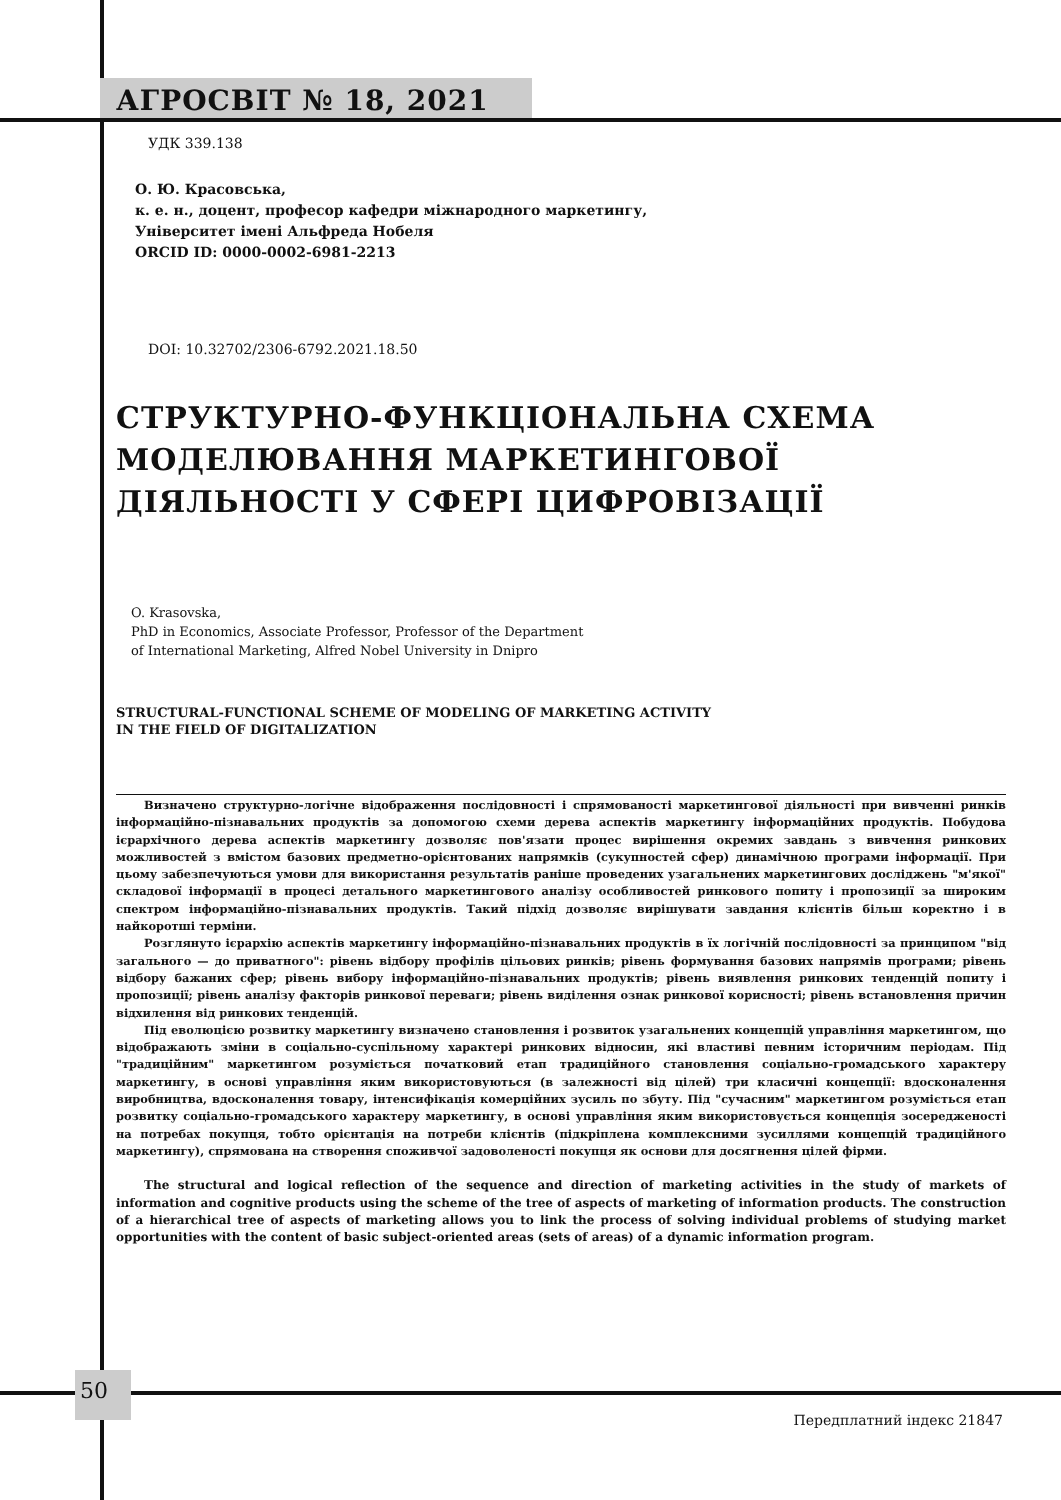АГРОСВІТ № 18, 2021
УДК 339.138
О. Ю. Красовська,
к. е. н., доцент, професор кафедри міжнародного маркетингу,
Університет імені Альфреда Нобеля
ORCID ID: 0000-0002-6981-2213
DOI: 10.32702/2306-6792.2021.18.50
СТРУКТУРНО-ФУНКЦІОНАЛЬНА СХЕМА МОДЕЛЮВАННЯ МАРКЕТИНГОВОЇ ДІЯЛЬНОСТІ У СФЕРІ ЦИФРОВІЗАЦІЇ
O. Krasovska,
PhD in Economics, Associate Professor, Professor of the Department
of International Marketing, Alfred Nobel University in Dnipro
STRUCTURAL-FUNCTIONAL SCHEME OF MODELING OF MARKETING ACTIVITY
IN THE FIELD OF DIGITALIZATION
Визначено структурно-логічне відображення послідовності і спрямованості маркетингової діяльності при вивченні ринків інформаційно-пізнавальних продуктів за допомогою схеми дерева аспектів маркетингу інформаційних продуктів. Побудова ієрархічного дерева аспектів маркетингу дозволяє пов'язати процес вирішення окремих завдань з вивчення ринкових можливостей з вмістом базових предметно-орієнтованих напрямків (сукупностей сфер) динамічною програми інформації. При цьому забезпечуються умови для використання результатів раніше проведених узагальнених маркетингових досліджень "м'якої" складової інформації в процесі детального маркетингового аналізу особливостей ринкового попиту і пропозиції за широким спектром інформаційно-пізнавальних продуктів. Такий підхід дозволяє вирішувати завдання клієнтів більш коректно і в найкоротші терміни.
Розглянуто ієрархію аспектів маркетингу інформаційно-пізнавальних продуктів в їх логічній послідовності за принципом "від загального — до приватного": рівень відбору профілів цільових ринків; рівень формування базових напрямів програми; рівень відбору бажаних сфер; рівень вибору інформаційно-пізнавальних продуктів; рівень виявлення ринкових тенденцій попиту і пропозиції; рівень аналізу факторів ринкової переваги; рівень виділення ознак ринкової корисності; рівень встановлення причин відхилення від ринкових тенденцій.
Під еволюцією розвитку маркетингу визначено становлення і розвиток узагальнених концепцій управління маркетингом, що відображають зміни в соціально-суспільному характері ринкових відносин, які властиві певним історичним періодам. Під "традиційним" маркетингом розуміється початковий етап традиційного становлення соціально-громадського характеру маркетингу, в основі управління яким використовуються (в залежності від цілей) три класичні концепції: вдосконалення виробництва, вдосконалення товару, інтенсифікація комерційних зусиль по збуту. Під "сучасним" маркетингом розуміється етап розвитку соціально-громадського характеру маркетингу, в основі управління яким використовується концепція зосередженості на потребах покупця, тобто орієнтація на потреби клієнтів (підкріплена комплексними зусиллями концепцій традиційного маркетингу), спрямована на створення споживчої задоволеності покупця як основи для досягнення цілей фірми.
The structural and logical reflection of the sequence and direction of marketing activities in the study of markets of information and cognitive products using the scheme of the tree of aspects of marketing of information products. The construction of a hierarchical tree of aspects of marketing allows you to link the process of solving individual problems of studying market opportunities with the content of basic subject-oriented areas (sets of areas) of a dynamic information program.
50
Передплатний індекс 21847